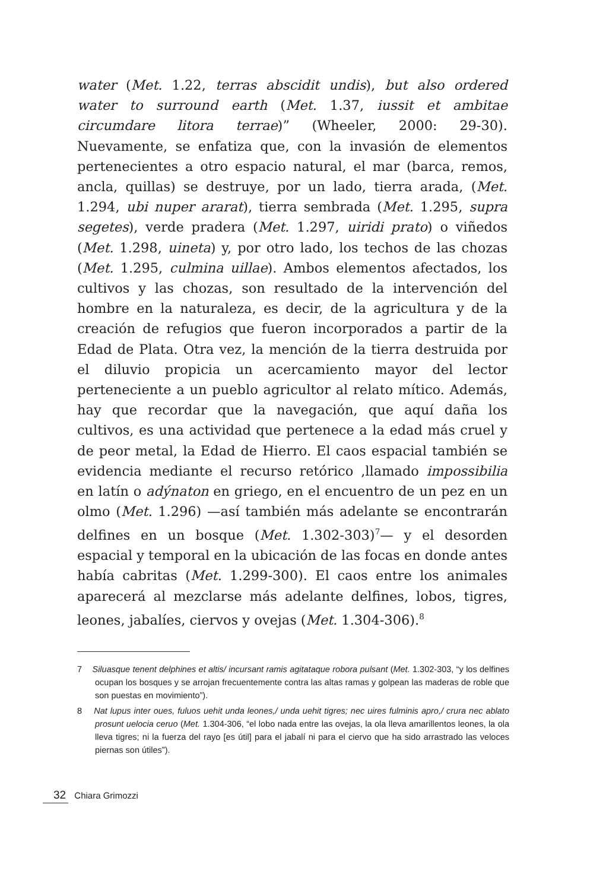water (Met. 1.22, terras abscidit undis), but also ordered water to surround earth (Met. 1.37, iussit et ambitae circumdare litora terrae)” (Wheeler, 2000: 29-30). Nuevamente, se enfatiza que, con la invasión de elementos pertenecientes a otro espacio natural, el mar (barca, remos, ancla, quillas) se destruye, por un lado, tierra arada, (Met. 1.294, ubi nuper ararat), tierra sembrada (Met. 1.295, supra segetes), verde pradera (Met. 1.297, uiridi prato) o viñedos (Met. 1.298, uineta) y, por otro lado, los techos de las chozas (Met. 1.295, culmina uillae). Ambos elementos afectados, los cultivos y las chozas, son resultado de la intervención del hombre en la naturaleza, es decir, de la agricultura y de la creación de refugios que fueron incorporados a partir de la Edad de Plata. Otra vez, la mención de la tierra destruida por el diluvio propicia un acercamiento mayor del lector perteneciente a un pueblo agricultor al relato mítico. Además, hay que recordar que la navegación, que aquí daña los cultivos, es una actividad que pertenece a la edad más cruel y de peor metal, la Edad de Hierro. El caos espacial también se evidencia mediante el recurso retórico ,llamado impossibilia en latín o adýnaton en griego, en el encuentro de un pez en un olmo (Met. 1.296) —así también más adelante se encontrarán delfines en un bosque (Met. 1.302-303)<sup>7</sup>— y el desorden espacial y temporal en la ubicación de las focas en donde antes había cabritas (Met. 1.299-300). El caos entre los animales aparecerá al mezclarse más adelante delfines, lobos, tigres, leones, jabalíes, ciervos y ovejas (Met. 1.304-306).<sup>8</sup>
7 Siluasque tenent delphines et altis/ incursant ramis agitataque robora pulsant (Met. 1.302-303, “y los delfines ocupan los bosques y se arrojan frecuentemente contra las altas ramas y golpean las maderas de roble que son puestas en movimiento”).
8 Nat lupus inter oues, fuluos uehit unda leones,/ unda uehit tigres; nec uires fulminis apro,/ crura nec ablato prosunt uelocia ceruo (Met. 1.304-306, “el lobo nada entre las ovejas, la ola lleva amarillentos leones, la ola lleva tigres; ni la fuerza del rayo [es útil] para el jabalí ni para el ciervo que ha sido arrastrado las veloces piernas son útiles”).
32 Chiara Grimozzi